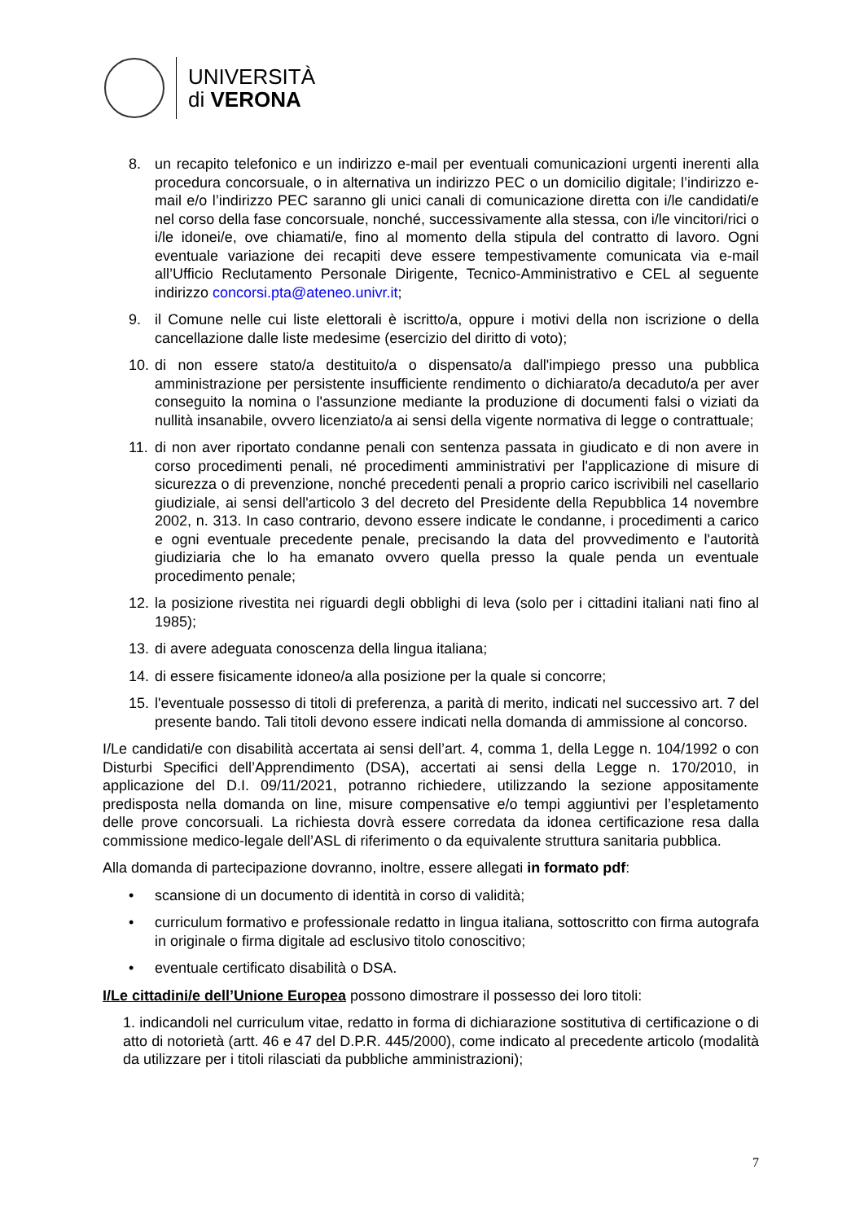UNIVERSITÀ
di VERONA
8. un recapito telefonico e un indirizzo e-mail per eventuali comunicazioni urgenti inerenti alla procedura concorsuale, o in alternativa un indirizzo PEC o un domicilio digitale; l’indirizzo e-mail e/o l’indirizzo PEC saranno gli unici canali di comunicazione diretta con i/le candidati/e nel corso della fase concorsuale, nonché, successivamente alla stessa, con i/le vincitori/rici o i/le idonei/e, ove chiamati/e, fino al momento della stipula del contratto di lavoro. Ogni eventuale variazione dei recapiti deve essere tempestivamente comunicata via e-mail all’Ufficio Reclutamento Personale Dirigente, Tecnico-Amministrativo e CEL al seguente indirizzo concorsi.pta@ateneo.univr.it;
9. il Comune nelle cui liste elettorali è iscritto/a, oppure i motivi della non iscrizione o della cancellazione dalle liste medesime (esercizio del diritto di voto);
10.
di non essere stato/a destituito/a o dispensato/a dall'impiego presso una pubblica amministrazione per persistente insufficiente rendimento o dichiarato/a decaduto/a per aver conseguito la nomina o l'assunzione mediante la produzione di documenti falsi o viziati da nullità insanabile, ovvero licenziato/a ai sensi della vigente normativa di legge o contrattuale;
11.
di non aver riportato condanne penali con sentenza passata in giudicato e di non avere in corso procedimenti penali, né procedimenti amministrativi per l'applicazione di misure di sicurezza o di prevenzione, nonché precedenti penali a proprio carico iscrivibili nel casellario giudiziale, ai sensi dell'articolo 3 del decreto del Presidente della Repubblica 14 novembre 2002, n. 313. In caso contrario, devono essere indicate le condanne, i procedimenti a carico e ogni eventuale precedente penale, precisando la data del provvedimento e l'autorità giudiziaria che lo ha emanato ovvero quella presso la quale penda un eventuale procedimento penale;
12.
la posizione rivestita nei riguardi degli obblighi di leva (solo per i cittadini italiani nati fino al 1985);
13.
di avere adeguata conoscenza della lingua italiana;
14.
di essere fisicamente idoneo/a alla posizione per la quale si concorre;
15.
l'eventuale possesso di titoli di preferenza, a parità di merito, indicati nel successivo art. 7 del presente bando. Tali titoli devono essere indicati nella domanda di ammissione al concorso.
I/Le candidati/e con disabilità accertata ai sensi dell’art. 4, comma 1, della Legge n. 104/1992 o con Disturbi Specifici dell’Apprendimento (DSA), accertati ai sensi della Legge n. 170/2010, in applicazione del D.I. 09/11/2021, potranno richiedere, utilizzando la sezione appositamente predisposta nella domanda on line, misure compensative e/o tempi aggiuntivi per l’espletamento delle prove concorsuali. La richiesta dovrà essere corredata da idonea certificazione resa dalla commissione medico-legale dell’ASL di riferimento o da equivalente struttura sanitaria pubblica.
Alla domanda di partecipazione dovranno, inoltre, essere allegati in formato pdf:
• scansione di un documento di identità in corso di validità;
• curriculum formativo e professionale redatto in lingua italiana, sottoscritto con firma autografa in originale o firma digitale ad esclusivo titolo conoscitivo;
• eventuale certificato disabilità o DSA.
I/Le cittadini/e dell’Unione Europea possono dimostrare il possesso dei loro titoli:
1. indicandoli nel curriculum vitae, redatto in forma di dichiarazione sostitutiva di certificazione o di atto di notorietà (artt. 46 e 47 del D.P.R. 445/2000), come indicato al precedente articolo (modalità da utilizzare per i titoli rilasciati da pubbliche amministrazioni);
7